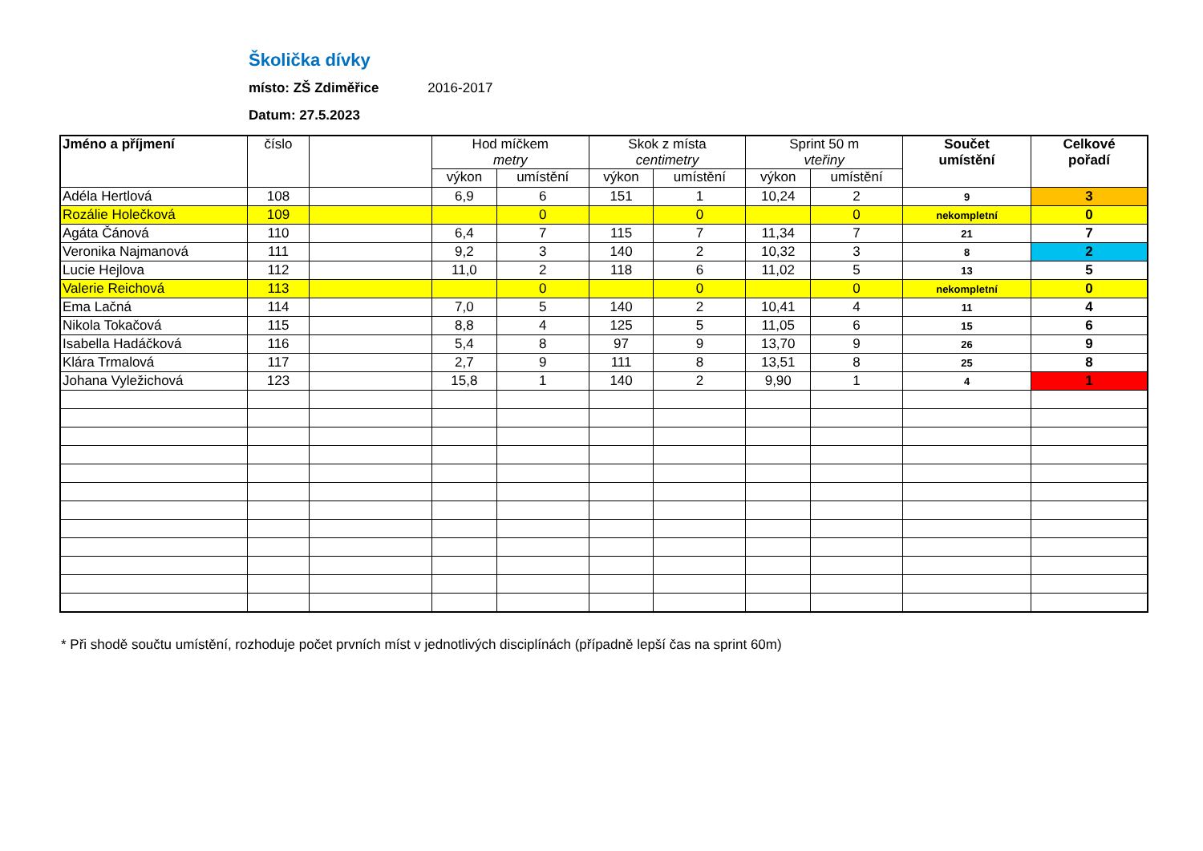Školička dívky
místo: ZŠ Zdiměřice 2016-2017
Datum: 27.5.2023
| Jméno a příjmení | číslo | | Hod míčkem metry | | Skok z místa centimetry | | Sprint 50 m vteřiny | | Součet umístění | Celkové pořadí |
| --- | --- | --- | --- | --- | --- | --- | --- | --- | --- | --- |
| | | | výkon | umístění | výkon | umístění | výkon | umístění | | |
| Adéla Hertlová | 108 | | 6,9 | 6 | 151 | 1 | 10,24 | 2 | 9 | 3 |
| Rozálie Holečková | 109 | | | 0 | | 0 | | 0 | nekompletní | 0 |
| Agáta Čánová | 110 | | 6,4 | 7 | 115 | 7 | 11,34 | 7 | 21 | 7 |
| Veronika Najmanová | 111 | | 9,2 | 3 | 140 | 2 | 10,32 | 3 | 8 | 2 |
| Lucie Hejlova | 112 | | 11,0 | 2 | 118 | 6 | 11,02 | 5 | 13 | 5 |
| Valerie Reichová | 113 | | | 0 | | 0 | | 0 | nekompletní | 0 |
| Ema Lačná | 114 | | 7,0 | 5 | 140 | 2 | 10,41 | 4 | 11 | 4 |
| Nikola Tokačová | 115 | | 8,8 | 4 | 125 | 5 | 11,05 | 6 | 15 | 6 |
| Isabella Hadáčková | 116 | | 5,4 | 8 | 97 | 9 | 13,70 | 9 | 26 | 9 |
| Klára Trmalová | 117 | | 2,7 | 9 | 111 | 8 | 13,51 | 8 | 25 | 8 |
| Johana Vyležichová | 123 | | 15,8 | 1 | 140 | 2 | 9,90 | 1 | 4 | 1 |
* Při shodě součtu umístění, rozhoduje počet prvních míst v jednotlivých disciplínách (případně lepší čas na sprint 60m)